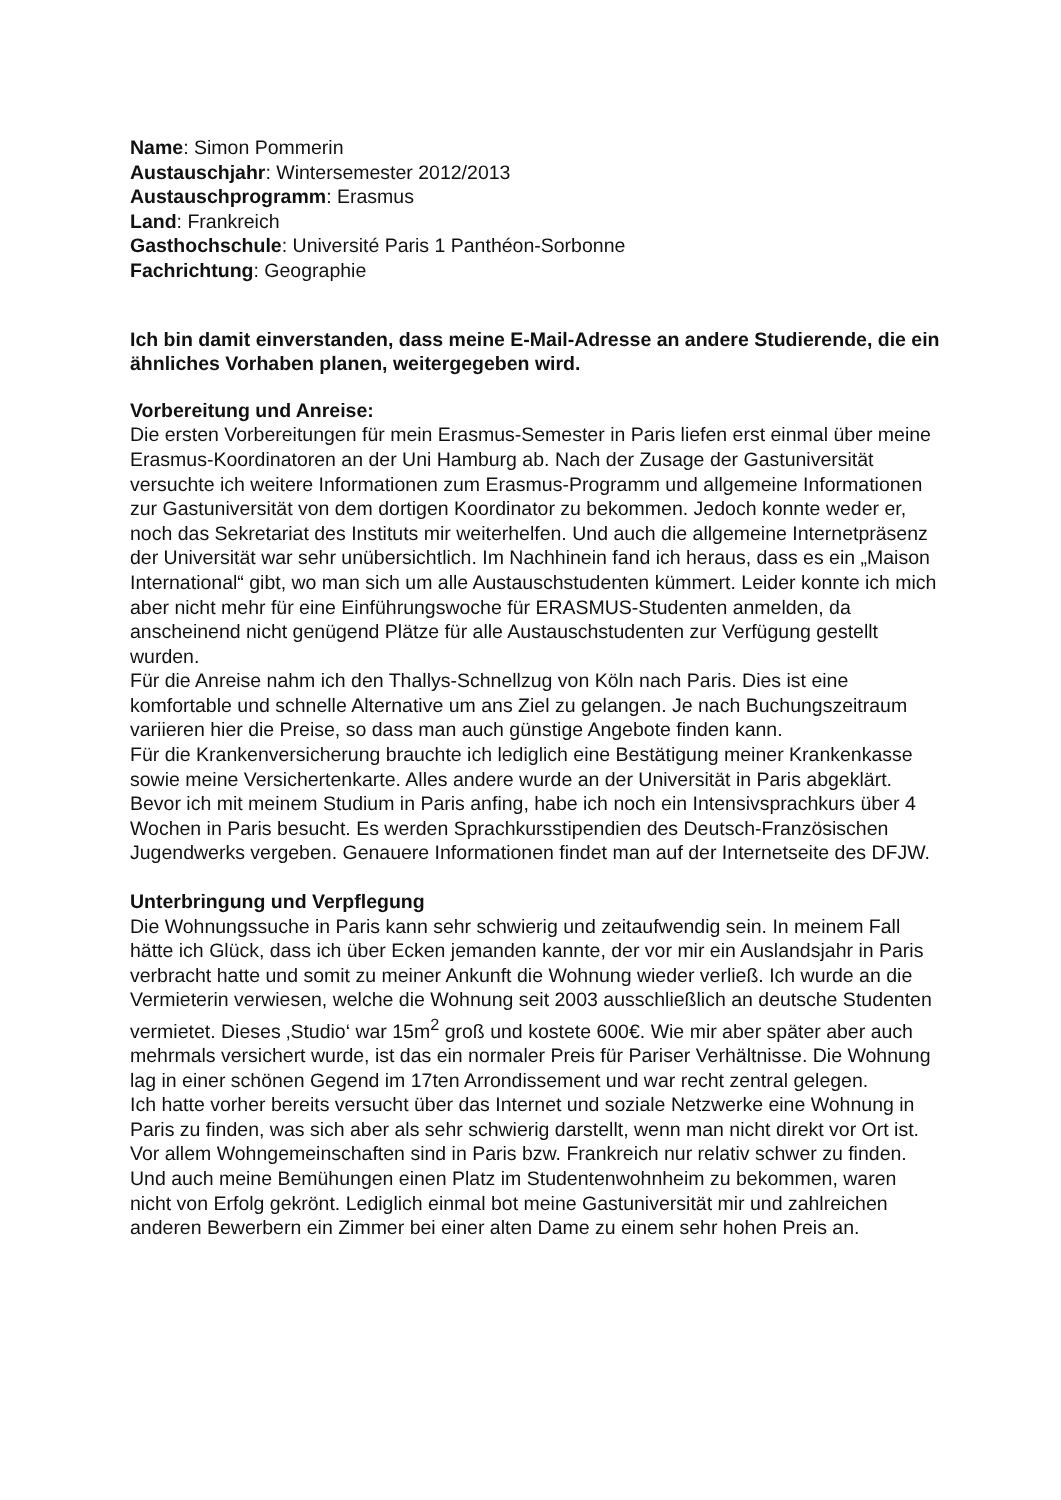Name: Simon Pommerin
Austauschjahr: Wintersemester 2012/2013
Austauschprogramm: Erasmus
Land: Frankreich
Gasthochschule: Université Paris 1 Panthéon-Sorbonne
Fachrichtung: Geographie
Ich bin damit einverstanden, dass meine E-Mail-Adresse an andere Studierende, die ein ähnliches Vorhaben planen, weitergegeben wird.
Vorbereitung und Anreise:
Die ersten Vorbereitungen für mein Erasmus-Semester in Paris liefen erst einmal über meine Erasmus-Koordinatoren an der Uni Hamburg ab. Nach der Zusage der Gastuniversität versuchte ich weitere Informationen zum Erasmus-Programm und allgemeine Informationen zur Gastuniversität von dem dortigen Koordinator zu bekommen. Jedoch konnte weder er, noch das Sekretariat des Instituts mir weiterhelfen. Und auch die allgemeine Internetpräsenz der Universität war sehr unübersichtlich. Im Nachhinein fand ich heraus, dass es ein „Maison International“ gibt, wo man sich um alle Austauschstudenten kümmert. Leider konnte ich mich aber nicht mehr für eine Einführungswoche für ERASMUS-Studenten anmelden, da anscheinend nicht genügend Plätze für alle Austauschstudenten zur Verfügung gestellt wurden.
Für die Anreise nahm ich den Thallys-Schnellzug von Köln nach Paris. Dies ist eine komfortable und schnelle Alternative um ans Ziel zu gelangen. Je nach Buchungszeitraum variieren hier die Preise, so dass man auch günstige Angebote finden kann.
Für die Krankenversicherung brauchte ich lediglich eine Bestätigung meiner Krankenkasse sowie meine Versichertenkarte. Alles andere wurde an der Universität in Paris abgeklärt.
Bevor ich mit meinem Studium in Paris anfing, habe ich noch ein Intensivsprachkurs über 4 Wochen in Paris besucht. Es werden Sprachkursstipendien des Deutsch-Französischen Jugendwerks vergeben. Genauere Informationen findet man auf der Internetseite des DFJW.
Unterbringung und Verpflegung
Die Wohnungssuche in Paris kann sehr schwierig und zeitaufwendig sein. In meinem Fall hätte ich Glück, dass ich über Ecken jemanden kannte, der vor mir ein Auslandsjahr in Paris verbracht hatte und somit zu meiner Ankunft die Wohnung wieder verließ. Ich wurde an die Vermieterin verwiesen, welche die Wohnung seit 2003 ausschließlich an deutsche Studenten vermietet. Dieses ‚Studio‘ war 15m<sup>2</sup> groß und kostete 600€. Wie mir aber später aber auch mehrmals versichert wurde, ist das ein normaler Preis für Pariser Verhältnisse. Die Wohnung lag in einer schönen Gegend im 17ten Arrondissement und war recht zentral gelegen.
Ich hatte vorher bereits versucht über das Internet und soziale Netzwerke eine Wohnung in Paris zu finden, was sich aber als sehr schwierig darstellt, wenn man nicht direkt vor Ort ist. Vor allem Wohngemeinschaften sind in Paris bzw. Frankreich nur relativ schwer zu finden. Und auch meine Bemühungen einen Platz im Studentenwohnheim zu bekommen, waren nicht von Erfolg gekrönt. Lediglich einmal bot meine Gastuniversität mir und zahlreichen anderen Bewerbern ein Zimmer bei einer alten Dame zu einem sehr hohen Preis an.